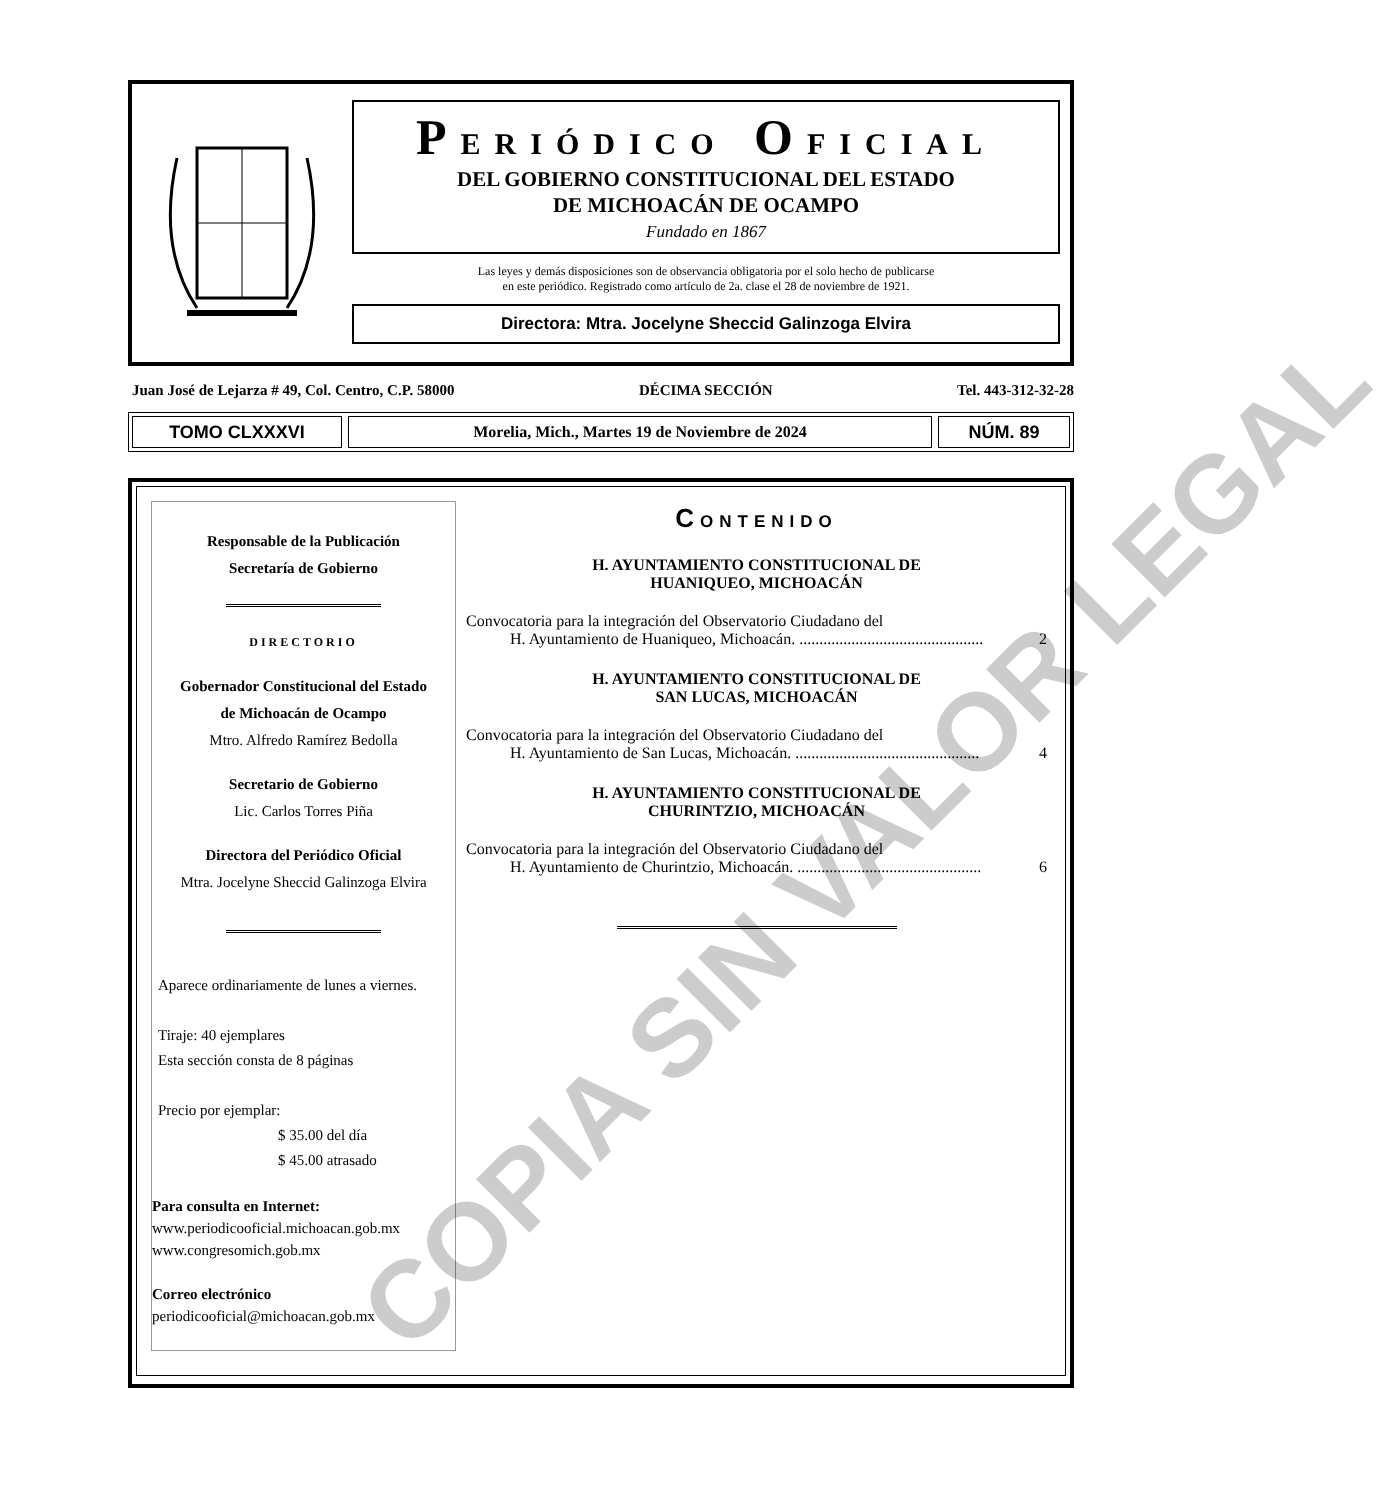PERIÓDICO OFICIAL
DEL GOBIERNO CONSTITUCIONAL DEL ESTADO
DE MICHOACÁN DE OCAMPO
Fundado en 1867
Las leyes y demás disposiciones son de observancia obligatoria por el solo hecho de publicarse
en este periódico. Registrado como artículo de 2a. clase el 28 de noviembre de 1921.
Directora: Mtra. Jocelyne Sheccid Galinzoga Elvira
Juan José de Lejarza # 49, Col. Centro, C.P. 58000 DÉCIMA SECCIÓN Tel. 443-312-32-28
TOMO CLXXXVI
Morelia, Mich., Martes 19 de Noviembre de 2024
NÚM. 89
Responsable de la Publicación
Secretaría de Gobierno
DIRECTORIO
Gobernador Constitucional del Estado
de Michoacán de Ocampo
Mtro. Alfredo Ramírez Bedolla
Secretario de Gobierno
Lic. Carlos Torres Piña
Directora del Periódico Oficial
Mtra. Jocelyne Sheccid Galinzoga Elvira
Aparece ordinariamente de lunes a viernes.
Tiraje: 40 ejemplares
Esta sección consta de 8 páginas
Precio por ejemplar:
$ 35.00 del día
$ 45.00 atrasado
Para consulta en Internet:
www.periodicooficial.michoacan.gob.mx
www.congresomich.gob.mx
Correo electrónico
periodicooficial@michoacan.gob.mx
CONTENIDO
H. AYUNTAMIENTO CONSTITUCIONAL DE
HUANIQUEO, MICHOACÁN
Convocatoria para la integración del Observatorio Ciudadano del
H. Ayuntamiento de Huaniqueo, Michoacán. .............................................. 2
H. AYUNTAMIENTO CONSTITUCIONAL DE
SAN LUCAS, MICHOACÁN
Convocatoria para la integración del Observatorio Ciudadano del
H. Ayuntamiento de San Lucas, Michoacán. .............................................. 4
H. AYUNTAMIENTO CONSTITUCIONAL DE
CHURINTZIO, MICHOACÁN
Convocatoria para la integración del Observatorio Ciudadano del
H. Ayuntamiento de Churintzio, Michoacán. .............................................. 6
COPIA SIN VALOR LEGAL